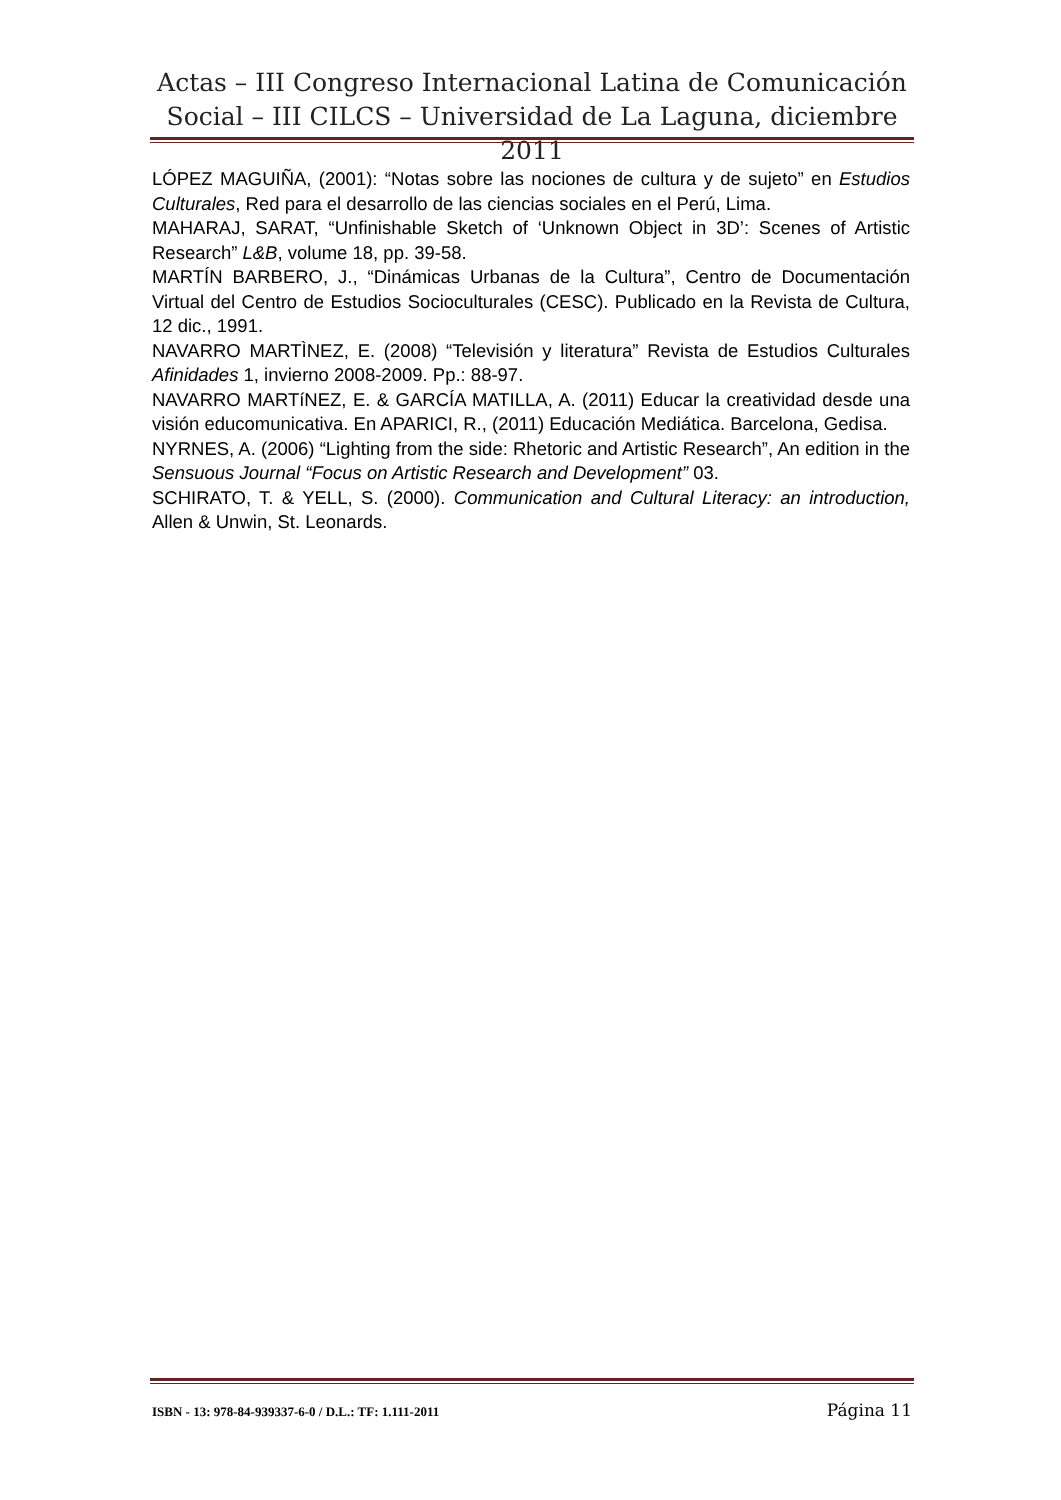Actas – III Congreso Internacional Latina de Comunicación Social – III CILCS – Universidad de La Laguna, diciembre 2011
LÓPEZ MAGUIÑA, (2001): “Notas sobre las nociones de cultura y de sujeto” en Estudios Culturales, Red para el desarrollo de las ciencias sociales en el Perú, Lima.
MAHARAJ, SARAT, “Unfinishable Sketch of ‘Unknown Object in 3D’: Scenes of Artistic Research” L&B, volume 18, pp. 39-58.
MARTÍN BARBERO, J., “Dinámicas Urbanas de la Cultura”, Centro de Documentación Virtual del Centro de Estudios Socioculturales (CESC). Publicado en la Revista de Cultura, 12 dic., 1991.
NAVARRO MARTÌNEZ, E. (2008) “Televisión y literatura” Revista de Estudios Culturales Afinidades 1, invierno 2008-2009. Pp.: 88-97.
NAVARRO MARTíNEZ, E. & GARCÍA MATILLA, A. (2011) Educar la creatividad desde una visión educomunicativa. En APARICI, R., (2011) Educación Mediática. Barcelona, Gedisa.
NYRNES, A. (2006) “Lighting from the side: Rhetoric and Artistic Research”, An edition in the Sensuous Journal “Focus on Artistic Research and Development” 03.
SCHIRATO, T. & YELL, S. (2000). Communication and Cultural Literacy: an introduction, Allen & Unwin, St. Leonards.
ISBN - 13: 978-84-939337-6-0 / D.L.: TF: 1.111-2011 Página 11